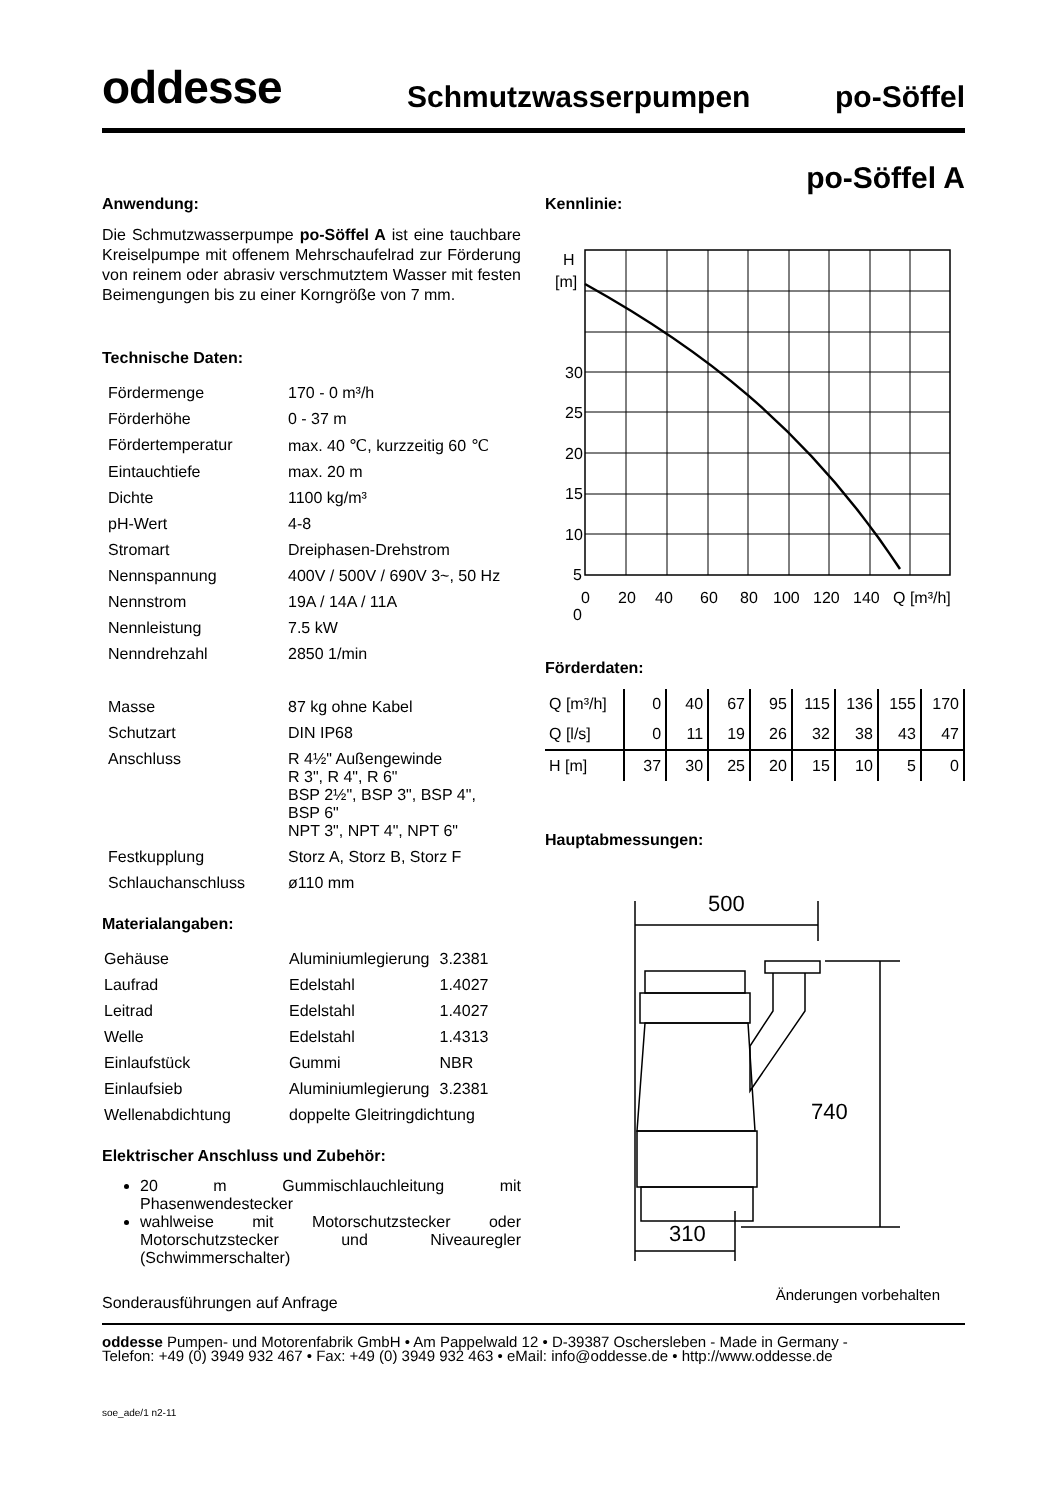oddesse
Schmutzwasserpumpen
po-Söffel
po-Söffel A
Anwendung:
Die Schmutzwasserpumpe po-Söffel A ist eine tauchbare Kreiselpumpe mit offenem Mehrschaufelrad zur Förderung von reinem oder abrasiv verschmutztem Wasser mit festen Beimengungen bis zu einer Korngröße von 7 mm.
Technische Daten:
| Fördermenge | 170 - 0 m³/h |
| Förderhöhe | 0 - 37 m |
| Fördertemperatur | max. 40 ℃, kurzzeitig 60 ℃ |
| Eintauchtiefe | max. 20 m |
| Dichte | 1100 kg/m³ |
| pH-Wert | 4-8 |
| Stromart | Dreiphasen-Drehstrom |
| Nennspannung | 400V / 500V / 690V 3~, 50 Hz |
| Nennstrom | 19A / 14A / 11A |
| Nennleistung | 7.5 kW |
| Nenndrehzahl | 2850 1/min |
| Masse | 87 kg ohne Kabel |
| Schutzart | DIN IP68 |
| Anschluss | R 4½" Außengewinde R 3", R 4", R 6" BSP 2½", BSP 3", BSP 4", BSP 6" NPT 3", NPT 4", NPT 6" |
| Festkupplung | Storz A, Storz B, Storz F |
| Schlauchanschluss | ø110 mm |
Materialangaben:
| Gehäuse | Aluminiumlegierung | 3.2381 |
| Laufrad | Edelstahl | 1.4027 |
| Leitrad | Edelstahl | 1.4027 |
| Welle | Edelstahl | 1.4313 |
| Einlaufstück | Gummi | NBR |
| Einlaufsieb | Aluminiumlegierung | 3.2381 |
| Wellenabdichtung | doppelte Gleitringdichtung | |
Elektrischer Anschluss und Zubehör:
20 m Gummischlauchleitung mit Phasenwendestecker
wahlweise mit Motorschutzstecker oder Motorschutzstecker und Niveauregler (Schwimmerschalter)
Sonderausführungen auf Anfrage
Kennlinie:
H
[m]
30
25
20
15
10
5
0
0
20
40
60
80
100
120
140
Q [m³/h]
Förderdaten:
| Q [m³/h] | 0 | 40 | 67 | 95 | 115 | 136 | 155 | 170 |
| Q [l/s] | 0 | 11 | 19 | 26 | 32 | 38 | 43 | 47 |
| H [m] | 37 | 30 | 25 | 20 | 15 | 10 | 5 | 0 |
Hauptabmessungen:
500
740
310
Änderungen vorbehalten
oddesse Pumpen- und Motorenfabrik GmbH • Am Pappelwald 12 • D-39387 Oschersleben - Made in Germany -
Telefon: +49 (0) 3949 932 467 • Fax: +49 (0) 3949 932 463 • eMail: info@oddesse.de • http://www.oddesse.de
soe_ade/1 n2-11